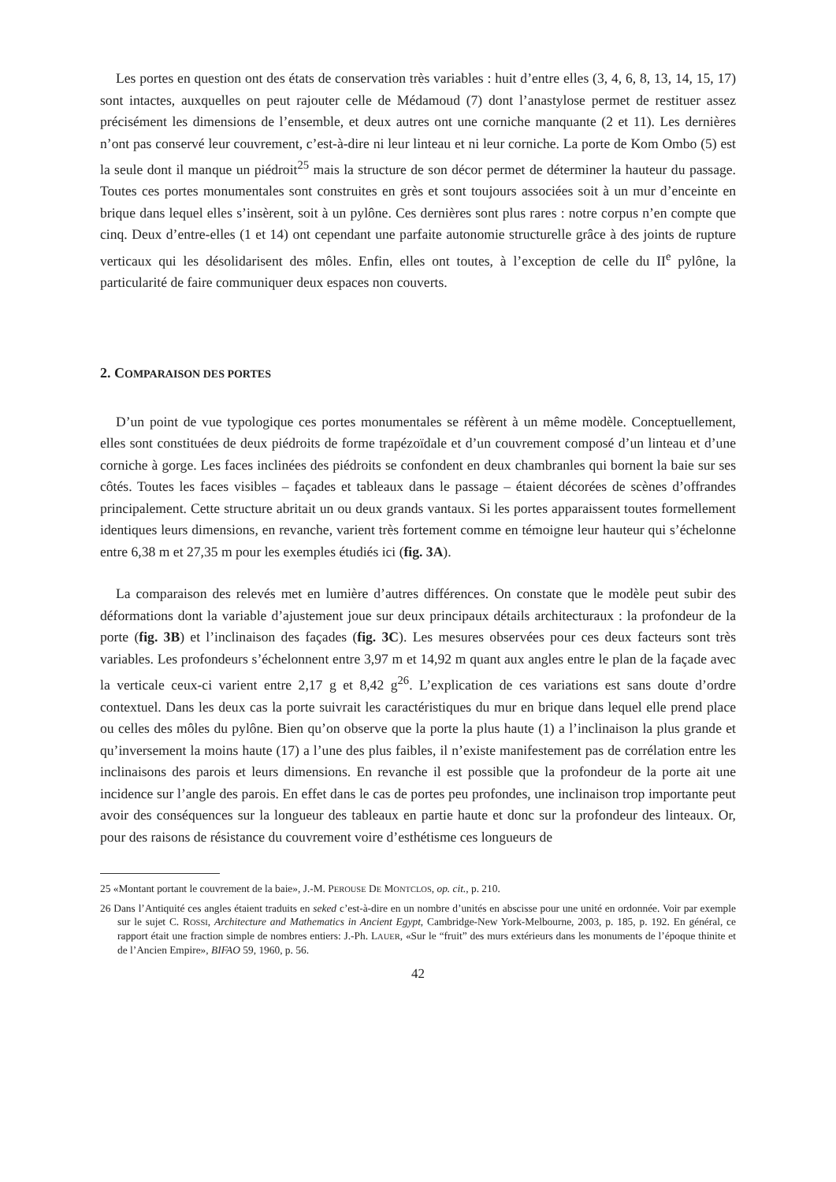Les portes en question ont des états de conservation très variables : huit d’entre elles (3, 4, 6, 8, 13, 14, 15, 17) sont intactes, auxquelles on peut rajouter celle de Médamoud (7) dont l’anastylose permet de restituer assez précisément les dimensions de l’ensemble, et deux autres ont une corniche manquante (2 et 11). Les dernières n’ont pas conservé leur couvrement, c’est-à-dire ni leur linteau et ni leur corniche. La porte de Kom Ombo (5) est la seule dont il manque un piédroit<sup>25</sup> mais la structure de son décor permet de déterminer la hauteur du passage. Toutes ces portes monumentales sont construites en grès et sont toujours associées soit à un mur d’enceinte en brique dans lequel elles s’insèrent, soit à un pylône. Ces dernières sont plus rares : notre corpus n’en compte que cinq. Deux d’entre-elles (1 et 14) ont cependant une parfaite autonomie structurelle grâce à des joints de rupture verticaux qui les désolidarisent des môles. Enfin, elles ont toutes, à l’exception de celle du II<sup>e</sup> pylône, la particularité de faire communiquer deux espaces non couverts.
2. COMPARAISON DES PORTES
D’un point de vue typologique ces portes monumentales se réfèrent à un même modèle. Conceptuellement, elles sont constituées de deux piédroits de forme trapézoïdale et d’un couvrement composé d’un linteau et d’une corniche à gorge. Les faces inclinées des piédroits se confondent en deux chambranles qui bornent la baie sur ses côtés. Toutes les faces visibles – façades et tableaux dans le passage – étaient décorées de scènes d’offrandes principalement. Cette structure abritait un ou deux grands vantaux. Si les portes apparaissent toutes formellement identiques leurs dimensions, en revanche, varient très fortement comme en témoigne leur hauteur qui s’échelonne entre 6,38 m et 27,35 m pour les exemples étudiés ici (fig. 3A).
La comparaison des relevés met en lumière d’autres différences. On constate que le modèle peut subir des déformations dont la variable d’ajustement joue sur deux principaux détails architecturaux : la profondeur de la porte (fig. 3B) et l’inclinaison des façades (fig. 3C). Les mesures observées pour ces deux facteurs sont très variables. Les profondeurs s’échelonnent entre 3,97 m et 14,92 m quant aux angles entre le plan de la façade avec la verticale ceux-ci varient entre 2,17 g et 8,42 g<sup>26</sup>. L’explication de ces variations est sans doute d’ordre contextuel. Dans les deux cas la porte suivrait les caractéristiques du mur en brique dans lequel elle prend place ou celles des môles du pylône. Bien qu’on observe que la porte la plus haute (1) a l’inclinaison la plus grande et qu’inversement la moins haute (17) a l’une des plus faibles, il n’existe manifestement pas de corrélation entre les inclinaisons des parois et leurs dimensions. En revanche il est possible que la profondeur de la porte ait une incidence sur l’angle des parois. En effet dans le cas de portes peu profondes, une inclinaison trop importante peut avoir des conséquences sur la longueur des tableaux en partie haute et donc sur la profondeur des linteaux. Or, pour des raisons de résistance du couvrement voire d’esthétisme ces longueurs de
25 «Montant portant le couvrement de la baie», J.-M. PEROUSE DE MONTCLOS, op. cit., p. 210.
26 Dans l’Antiquité ces angles étaient traduits en seked c’est-à-dire en un nombre d’unités en abscisse pour une unité en ordonnée. Voir par exemple sur le sujet C. ROSSI, Architecture and Mathematics in Ancient Egypt, Cambridge-New York-Melbourne, 2003, p. 185, p. 192. En général, ce rapport était une fraction simple de nombres entiers: J.-Ph. LAUER, «Sur le “fruit” des murs extérieurs dans les monuments de l’époque thinite et de l’Ancien Empire», BIFAO 59, 1960, p. 56.
42